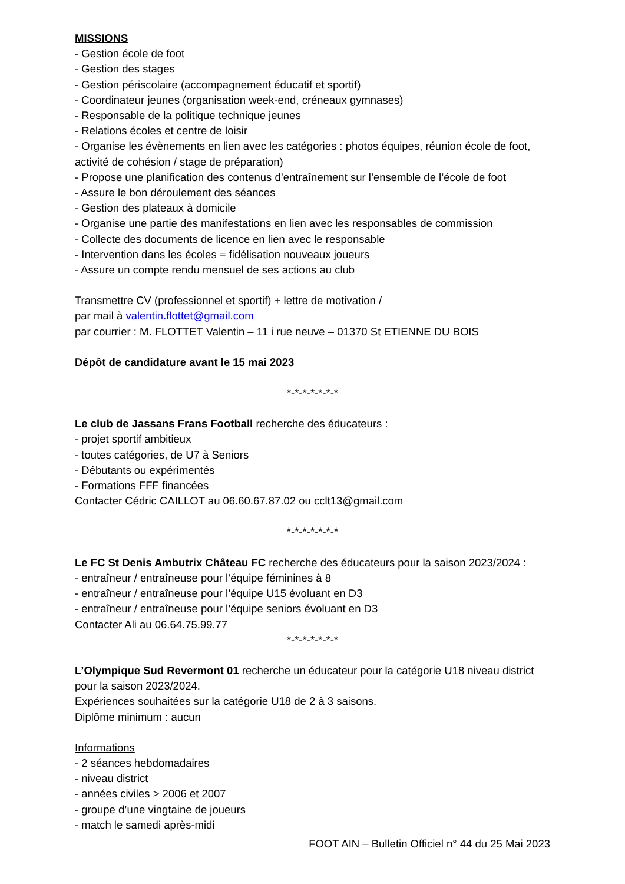MISSIONS
- Gestion école de foot
- Gestion des stages
- Gestion périscolaire (accompagnement éducatif et sportif)
- Coordinateur jeunes (organisation week-end, créneaux gymnases)
- Responsable de la politique technique jeunes
- Relations écoles et centre de loisir
- Organise les évènements en lien avec les catégories : photos équipes, réunion école de foot, activité de cohésion / stage de préparation)
- Propose une planification des contenus d’entraînement sur l’ensemble de l’école de foot
- Assure le bon déroulement des séances
- Gestion des plateaux à domicile
- Organise une partie des manifestations en lien avec les responsables de commission
- Collecte des documents de licence en lien avec le responsable
- Intervention dans les écoles = fidélisation nouveaux joueurs
- Assure un compte rendu mensuel de ses actions au club
Transmettre CV (professionnel et sportif) + lettre de motivation /
par mail à valentin.flottet@gmail.com
par courrier : M. FLOTTET Valentin – 11 i rue neuve – 01370 St ETIENNE DU BOIS
Dépôt de candidature avant le 15 mai 2023
*-*-*-*-*-*-*
Le club de Jassans Frans Football recherche des éducateurs :
- projet sportif ambitieux
- toutes catégories, de U7 à Seniors
- Débutants ou expérimentés
- Formations FFF financées
Contacter Cédric CAILLOT au 06.60.67.87.02 ou cclt13@gmail.com
*-*-*-*-*-*-*
Le FC St Denis Ambutrix Château FC recherche des éducateurs pour la saison 2023/2024 :
- entraîneur / entraîneuse pour l’équipe féminines à 8
- entraîneur / entraîneuse pour l’équipe U15 évoluant en D3
- entraîneur / entraîneuse pour l’équipe seniors évoluant en D3
Contacter Ali au 06.64.75.99.77
*-*-*-*-*-*-*
L’Olympique Sud Revermont 01 recherche un éducateur pour la catégorie U18 niveau district pour la saison 2023/2024.
Expériences souhaitées sur la catégorie U18 de 2 à 3 saisons.
Diplôme minimum : aucun
Informations
- 2 séances hebdomadaires
- niveau district
- années civiles > 2006 et 2007
- groupe d’une vingtaine de joueurs
- match le samedi après-midi
FOOT AIN – Bulletin Officiel n° 44 du 25 Mai 2023